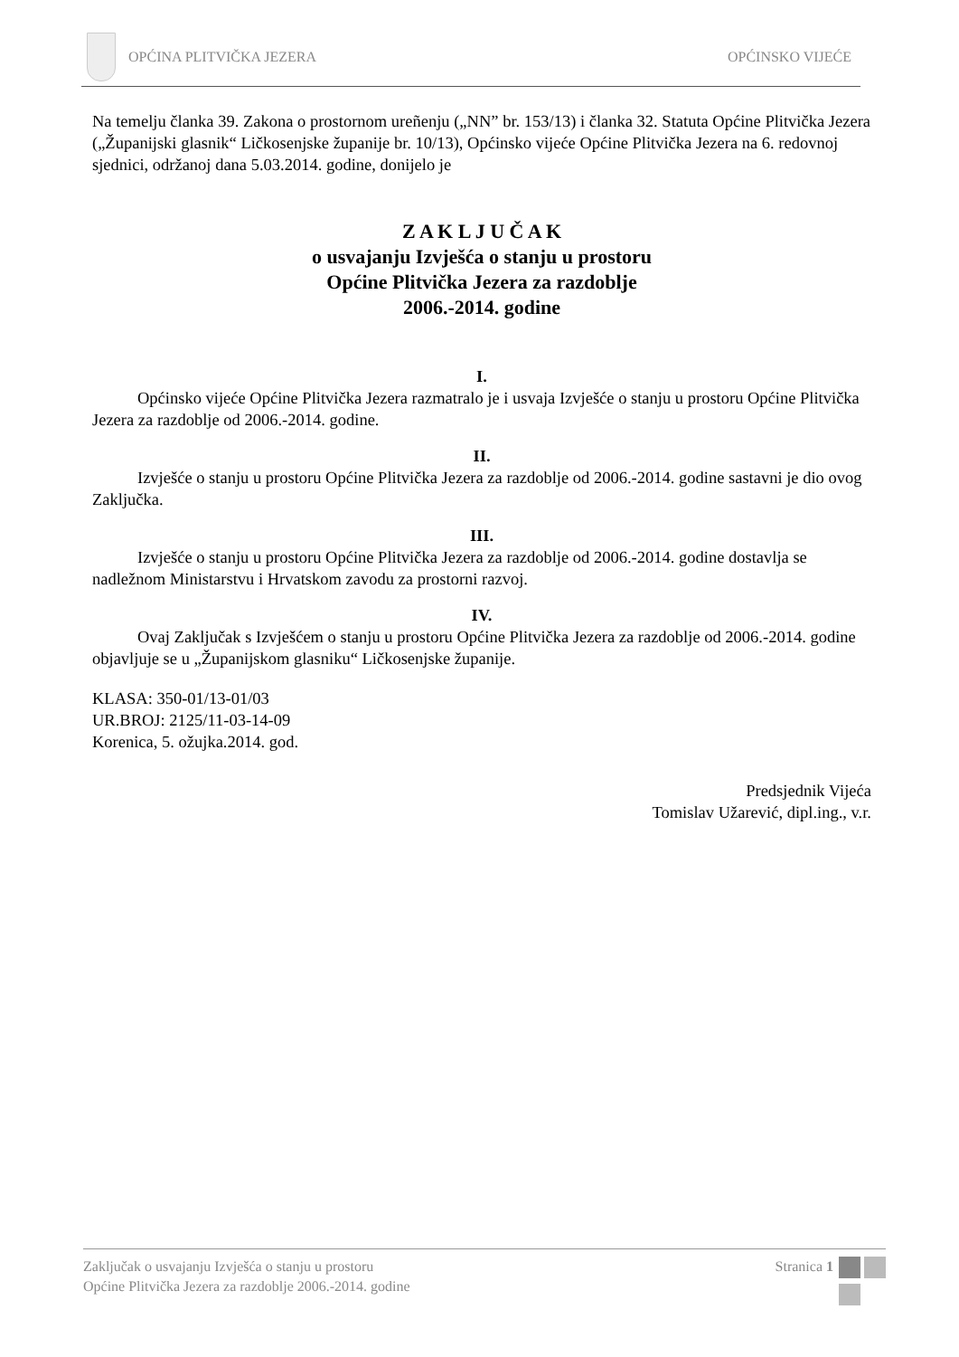OPĆINA PLITVIČKA JEZERA OPĆINSKO VIJEĆE
Na temelju članka 39. Zakona o prostornom ureñenju („NN” br. 153/13) i članka 32. Statuta Općine Plitvička Jezera („Županijski glasnik“ Ličkosenjske županije br. 10/13), Općinsko vijeće Općine Plitvička Jezera na 6. redovnoj sjednici, održanoj dana 5.03.2014. godine, donijelo je
Z A K L J U Č A K
o usvajanju Izvješća o stanju u prostoru
Općine Plitvička Jezera za razdoblje
2006.-2014. godine
I.
Općinsko vijeće Općine Plitvička Jezera razmatralo je i usvaja Izvješće o stanju u prostoru Općine Plitvička Jezera za razdoblje od 2006.-2014. godine.
II.
Izvješće o stanju u prostoru Općine Plitvička Jezera za razdoblje od 2006.-2014. godine sastavni je dio ovog Zaključka.
III.
Izvješće o stanju u prostoru Općine Plitvička Jezera za razdoblje od 2006.-2014. godine dostavlja se nadležnom Ministarstvu i Hrvatskom zavodu za prostorni razvoj.
IV.
Ovaj Zaključak s Izvješćem o stanju u prostoru Općine Plitvička Jezera za razdoblje od 2006.-2014. godine objavljuje se u „Županijskom glasniku“ Ličkosenjske županije.
KLASA: 350-01/13-01/03
UR.BROJ: 2125/11-03-14-09
Korenica, 5. ožujka.2014. god.
Predsjednik Vijeća
Tomislav Užarević, dipl.ing., v.r.
Zaključak o usvajanju Izvješća o stanju u prostoru
Općine Plitvička Jezera za razdoblje 2006.-2014. godine
Stranica 1